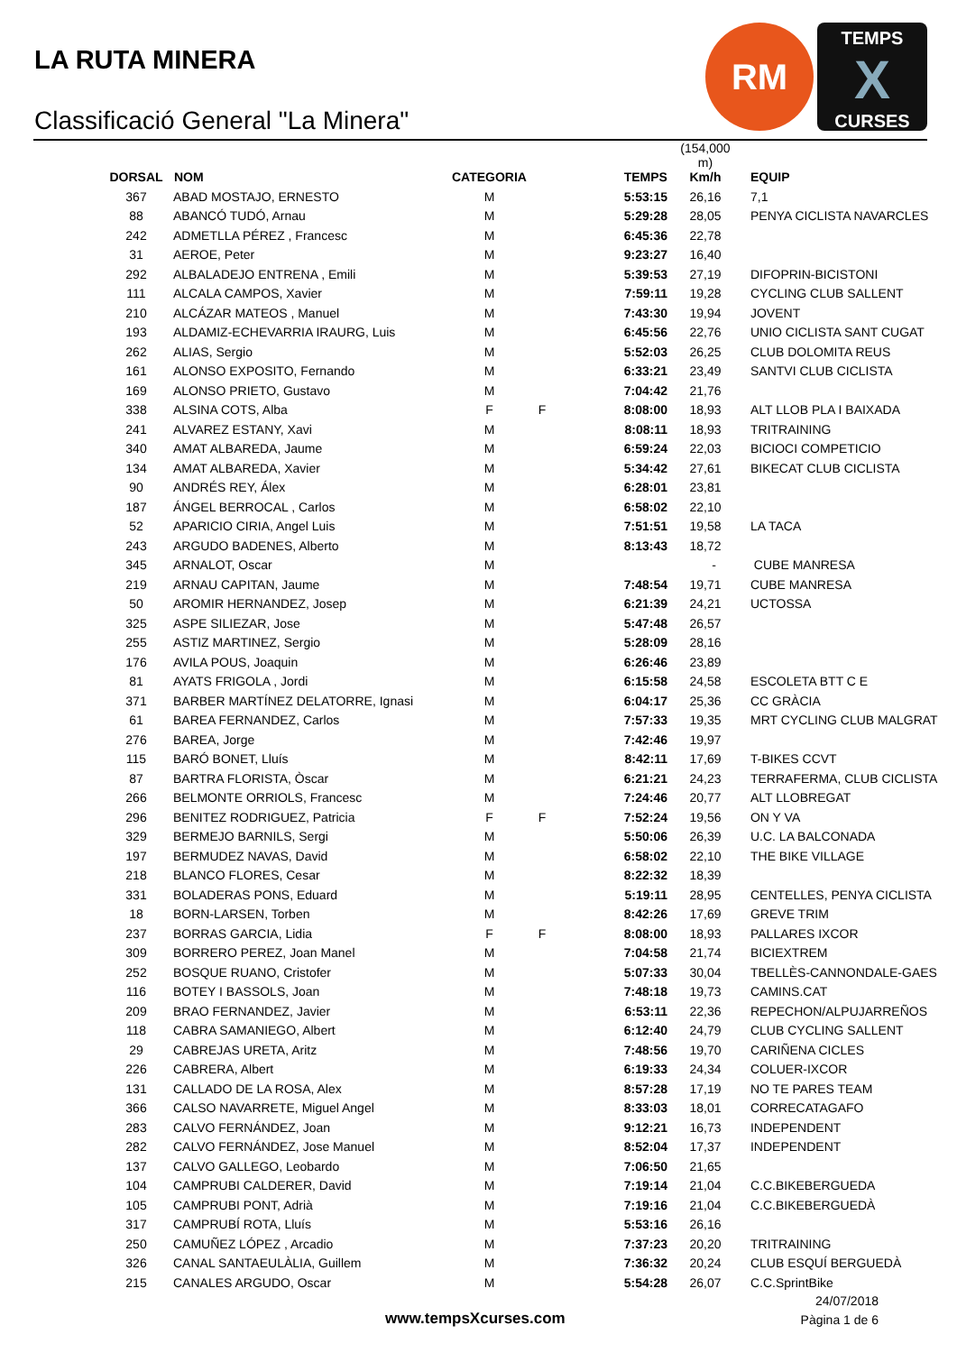LA RUTA MINERA
Classificació General "La Minera"
RM
TEMPS
X
CURSES
| DORSAL | NOM | CATEGORIA | | TEMPS | (154,000 m) Km/h | EQUIP |
| --- | --- | --- | --- | --- | --- | --- |
| 367 | ABAD MOSTAJO, ERNESTO | M | | 5:53:15 | 26,16 | 7,1 |
| 88 | ABANCÓ TUDÓ, Arnau | M | | 5:29:28 | 28,05 | PENYA CICLISTA NAVARCLES |
| 242 | ADMETLLA PÉREZ , Francesc | M | | 6:45:36 | 22,78 | |
| 31 | AEROE, Peter | M | | 9:23:27 | 16,40 | |
| 292 | ALBALADEJO ENTRENA , Emili | M | | 5:39:53 | 27,19 | DIFOPRIN-BICISTONI |
| 111 | ALCALA CAMPOS, Xavier | M | | 7:59:11 | 19,28 | CYCLING CLUB SALLENT |
| 210 | ALCÁZAR MATEOS , Manuel | M | | 7:43:30 | 19,94 | JOVENT |
| 193 | ALDAMIZ-ECHEVARRIA IRAURG, Luis | M | | 6:45:56 | 22,76 | UNIO CICLISTA SANT CUGAT |
| 262 | ALIAS, Sergio | M | | 5:52:03 | 26,25 | CLUB DOLOMITA REUS |
| 161 | ALONSO EXPOSITO, Fernando | M | | 6:33:21 | 23,49 | SANTVI CLUB CICLISTA |
| 169 | ALONSO PRIETO, Gustavo | M | | 7:04:42 | 21,76 | |
| 338 | ALSINA COTS, Alba | F | F | 8:08:00 | 18,93 | ALT LLOB PLA I BAIXADA |
| 241 | ALVAREZ ESTANY, Xavi | M | | 8:08:11 | 18,93 | TRITRAINING |
| 340 | AMAT ALBAREDA, Jaume | M | | 6:59:24 | 22,03 | BICIOCI COMPETICIO |
| 134 | AMAT ALBAREDA, Xavier | M | | 5:34:42 | 27,61 | BIKECAT CLUB CICLISTA |
| 90 | ANDRÉS REY, Álex | M | | 6:28:01 | 23,81 | |
| 187 | ÁNGEL BERROCAL , Carlos | M | | 6:58:02 | 22,10 | |
| 52 | APARICIO CIRIA, Angel Luis | M | | 7:51:51 | 19,58 | LA TACA |
| 243 | ARGUDO BADENES, Alberto | M | | 8:13:43 | 18,72 | |
| 345 | ARNALOT, Oscar | M | | | - | CUBE MANRESA |
| 219 | ARNAU CAPITAN, Jaume | M | | 7:48:54 | 19,71 | CUBE MANRESA |
| 50 | AROMIR HERNANDEZ, Josep | M | | 6:21:39 | 24,21 | UCTOSSA |
| 325 | ASPE SILIEZAR, Jose | M | | 5:47:48 | 26,57 | |
| 255 | ASTIZ MARTINEZ, Sergio | M | | 5:28:09 | 28,16 | |
| 176 | AVILA POUS, Joaquin | M | | 6:26:46 | 23,89 | |
| 81 | AYATS FRIGOLA , Jordi | M | | 6:15:58 | 24,58 | ESCOLETA BTT C E |
| 371 | BARBER MARTÍNEZ DELATORRE, Ignasi | M | | 6:04:17 | 25,36 | CC GRÀCIA |
| 61 | BAREA FERNANDEZ, Carlos | M | | 7:57:33 | 19,35 | MRT CYCLING CLUB MALGRAT |
| 276 | BAREA, Jorge | M | | 7:42:46 | 19,97 | |
| 115 | BARÓ BONET, Lluís | M | | 8:42:11 | 17,69 | T-BIKES CCVT |
| 87 | BARTRA FLORISTA, Òscar | M | | 6:21:21 | 24,23 | TERRAFERMA, CLUB CICLISTA |
| 266 | BELMONTE ORRIOLS, Francesc | M | | 7:24:46 | 20,77 | ALT LLOBREGAT |
| 296 | BENITEZ RODRIGUEZ, Patricia | F | F | 7:52:24 | 19,56 | ON Y VA |
| 329 | BERMEJO BARNILS, Sergi | M | | 5:50:06 | 26,39 | U.C. LA BALCONADA |
| 197 | BERMUDEZ NAVAS, David | M | | 6:58:02 | 22,10 | THE BIKE VILLAGE |
| 218 | BLANCO FLORES, Cesar | M | | 8:22:32 | 18,39 | |
| 331 | BOLADERAS PONS, Eduard | M | | 5:19:11 | 28,95 | CENTELLES, PENYA CICLISTA |
| 18 | BORN-LARSEN, Torben | M | | 8:42:26 | 17,69 | GREVE TRIM |
| 237 | BORRAS GARCIA, Lidia | F | F | 8:08:00 | 18,93 | PALLARES IXCOR |
| 309 | BORRERO PEREZ, Joan Manel | M | | 7:04:58 | 21,74 | BICIEXTREM |
| 252 | BOSQUE RUANO, Cristofer | M | | 5:07:33 | 30,04 | TBELLÈS-CANNONDALE-GAES |
| 116 | BOTEY I BASSOLS, Joan | M | | 7:48:18 | 19,73 | CAMINS.CAT |
| 209 | BRAO FERNANDEZ, Javier | M | | 6:53:11 | 22,36 | REPECHON/ALPUJARREÑOS |
| 118 | CABRA SAMANIEGO, Albert | M | | 6:12:40 | 24,79 | CLUB CYCLING SALLENT |
| 29 | CABREJAS URETA, Aritz | M | | 7:48:56 | 19,70 | CARIÑENA CICLES |
| 226 | CABRERA, Albert | M | | 6:19:33 | 24,34 | COLUER-IXCOR |
| 131 | CALLADO DE LA ROSA, Alex | M | | 8:57:28 | 17,19 | NO TE PARES TEAM |
| 366 | CALSO NAVARRETE, Miguel Angel | M | | 8:33:03 | 18,01 | CORRECATAGAFO |
| 283 | CALVO FERNÁNDEZ, Joan | M | | 9:12:21 | 16,73 | INDEPENDENT |
| 282 | CALVO FERNÁNDEZ, Jose Manuel | M | | 8:52:04 | 17,37 | INDEPENDENT |
| 137 | CALVO GALLEGO, Leobardo | M | | 7:06:50 | 21,65 | |
| 104 | CAMPRUBI CALDERER, David | M | | 7:19:14 | 21,04 | C.C.BIKEBERGUEDA |
| 105 | CAMPRUBI PONT, Adrià | M | | 7:19:16 | 21,04 | C.C.BIKEBERGUEDÀ |
| 317 | CAMPRUBÍ ROTA, Lluís | M | | 5:53:16 | 26,16 | |
| 250 | CAMUÑEZ LÓPEZ , Arcadio | M | | 7:37:23 | 20,20 | TRITRAINING |
| 326 | CANAL SANTAEULÀLIA, Guillem | M | | 7:36:32 | 20,24 | CLUB ESQUÍ BERGUEDÀ |
| 215 | CANALES ARGUDO, Oscar | M | | 5:54:28 | 26,07 | C.C.SprintBike |
www.tempsXcurses.com
24/07/2018
Pàgina 1 de 6